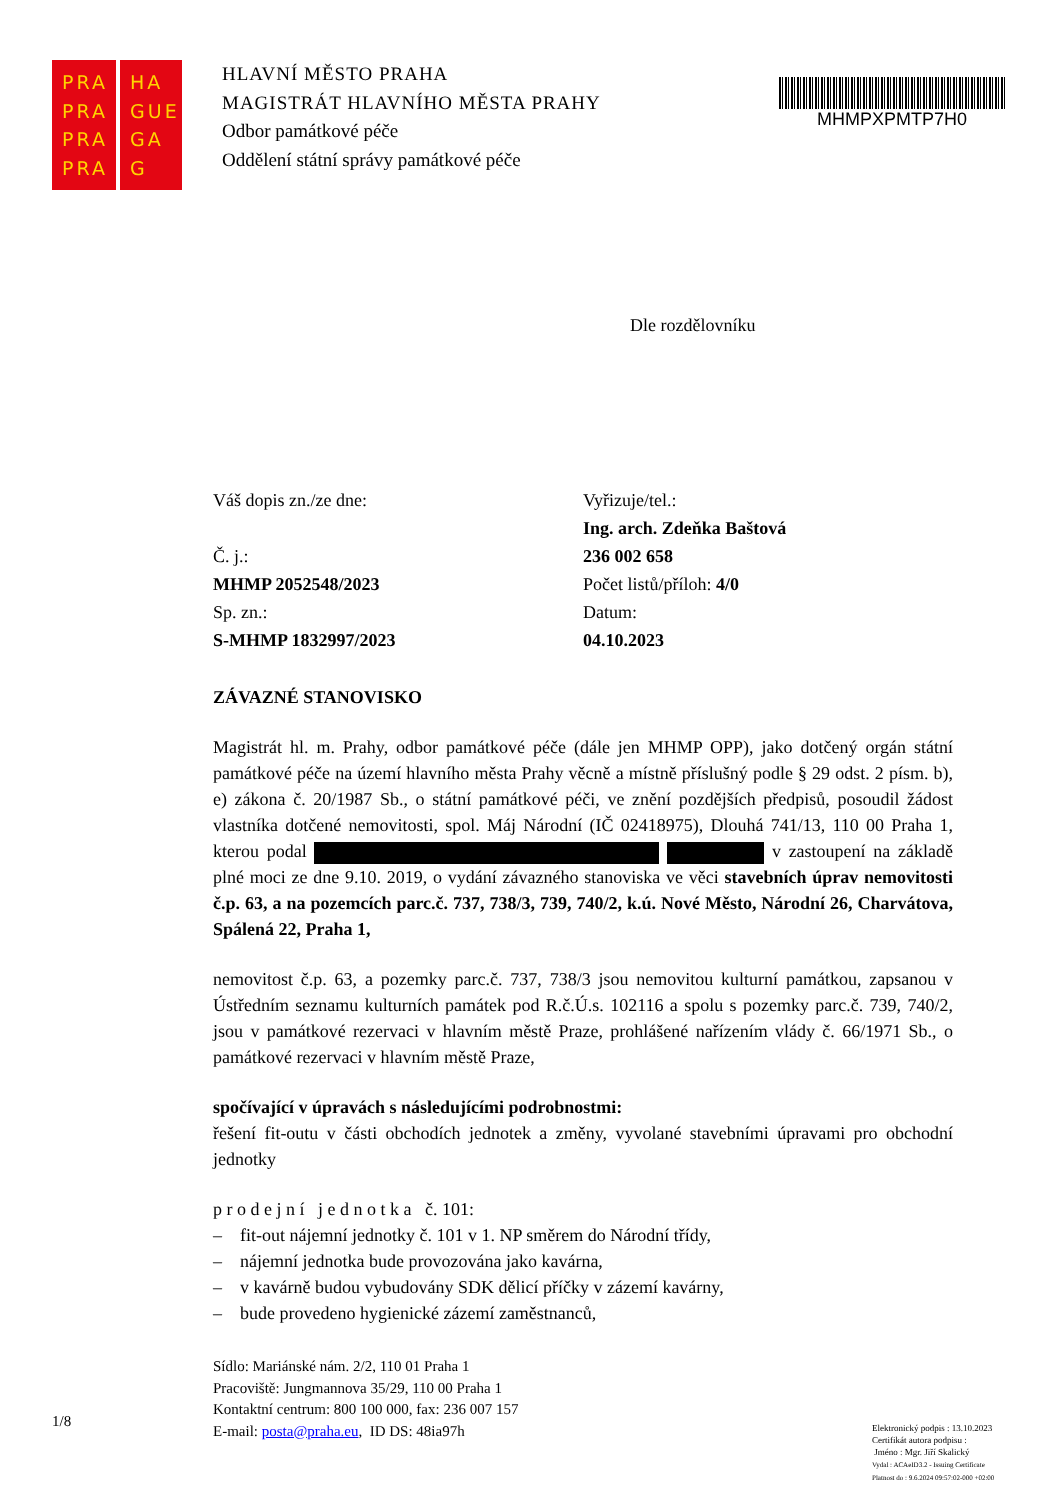PRA
PRA
PRA
PRA
HA
GUE
GA
G
HLAVNÍ MĚSTO PRAHA
MAGISTRÁT HLAVNÍHO MĚSTA PRAHY
Odbor památkové péče
Oddělení státní správy památkové péče
MHMPXPMTP7H0
Dle rozdělovníku
Váš dopis zn./ze dne:
Č. j.:
MHMP 2052548/2023
Sp. zn.:
S-MHMP 1832997/2023
Vyřizuje/tel.:
Ing. arch. Zdeňka Baštová
236 002 658
Počet listů/příloh: 4/0
Datum:
04.10.2023
ZÁVAZNÉ STANOVISKO
Magistrát hl. m. Prahy, odbor památkové péče (dále jen MHMP OPP), jako dotčený orgán státní památkové péče na území hlavního města Prahy věcně a místně příslušný podle § 29 odst. 2 písm. b), e) zákona č. 20/1987 Sb., o státní památkové péči, ve znění pozdějších předpisů, posoudil žádost vlastníka dotčené nemovitosti, spol. Máj Národní (IČ 02418975), Dlouhá 741/13, 110 00 Praha 1, kterou podal v zastoupení na základě plné moci ze dne 9.10. 2019, o vydání závazného stanoviska ve věci stavebních úprav nemovitosti č.p. 63, a na pozemcích parc.č. 737, 738/3, 739, 740/2, k.ú. Nové Město, Národní 26, Charvátova, Spálená 22, Praha 1,
nemovitost č.p. 63, a pozemky parc.č. 737, 738/3 jsou nemovitou kulturní památkou, zapsanou v Ústředním seznamu kulturních památek pod R.č.Ú.s. 102116 a spolu s pozemky parc.č. 739, 740/2, jsou v památkové rezervaci v hlavním městě Praze, prohlášené nařízením vlády č. 66/1971 Sb., o památkové rezervaci v hlavním městě Praze,
spočívající v úpravách s následujícími podrobnostmi:
řešení fit-outu v části obchodích jednotek a změny, vyvolané stavebními úpravami pro obchodní jednotky
p r o d e j n í j e d n o t k a č. 101:
– fit-out nájemní jednotky č. 101 v 1. NP směrem do Národní třídy,
– nájemní jednotka bude provozována jako kavárna,
– v kavárně budou vybudovány SDK dělicí příčky v zázemí kavárny,
– bude provedeno hygienické zázemí zaměstnanců,
Sídlo: Mariánské nám. 2/2, 110 01 Praha 1
Pracoviště: Jungmannova 35/29, 110 00 Praha 1
Kontaktní centrum: 800 100 000, fax: 236 007 157
E-mail: posta@praha.eu, ID DS: 48ia97h
1/8
Elektronický podpis : 13.10.2023
Certifikát autora podpisu :
Jméno : Mgr. Jiří Skalický
Vydal : ACAeID3.2 - Issuing Certificate
Platnost do : 9.6.2024 09:57:02-000 +02:00